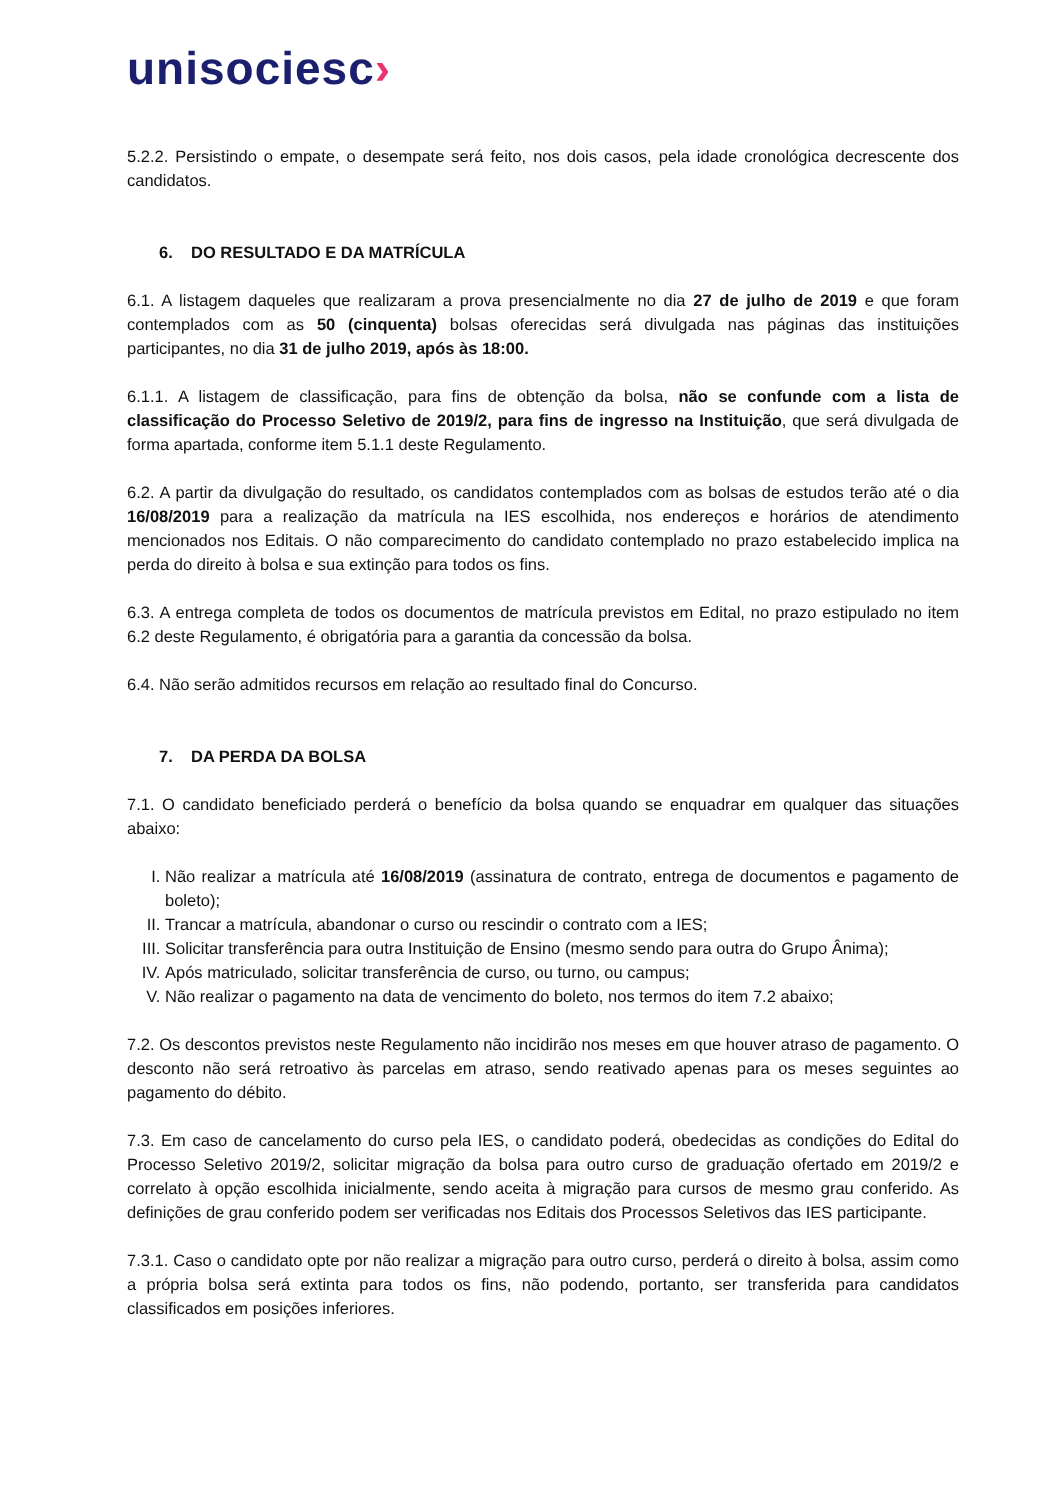unisociesc›
5.2.2. Persistindo o empate, o desempate será feito, nos dois casos, pela idade cronológica decrescente dos candidatos.
6. DO RESULTADO E DA MATRÍCULA
6.1. A listagem daqueles que realizaram a prova presencialmente no dia 27 de julho de 2019 e que foram contemplados com as 50 (cinquenta) bolsas oferecidas será divulgada nas páginas das instituições participantes, no dia 31 de julho 2019, após às 18:00.
6.1.1. A listagem de classificação, para fins de obtenção da bolsa, não se confunde com a lista de classificação do Processo Seletivo de 2019/2, para fins de ingresso na Instituição, que será divulgada de forma apartada, conforme item 5.1.1 deste Regulamento.
6.2. A partir da divulgação do resultado, os candidatos contemplados com as bolsas de estudos terão até o dia 16/08/2019 para a realização da matrícula na IES escolhida, nos endereços e horários de atendimento mencionados nos Editais. O não comparecimento do candidato contemplado no prazo estabelecido implica na perda do direito à bolsa e sua extinção para todos os fins.
6.3. A entrega completa de todos os documentos de matrícula previstos em Edital, no prazo estipulado no item 6.2 deste Regulamento, é obrigatória para a garantia da concessão da bolsa.
6.4. Não serão admitidos recursos em relação ao resultado final do Concurso.
7. DA PERDA DA BOLSA
7.1. O candidato beneficiado perderá o benefício da bolsa quando se enquadrar em qualquer das situações abaixo:
I. Não realizar a matrícula até 16/08/2019 (assinatura de contrato, entrega de documentos e pagamento de boleto);
II. Trancar a matrícula, abandonar o curso ou rescindir o contrato com a IES;
III. Solicitar transferência para outra Instituição de Ensino (mesmo sendo para outra do Grupo Ânima);
IV. Após matriculado, solicitar transferência de curso, ou turno, ou campus;
V. Não realizar o pagamento na data de vencimento do boleto, nos termos do item 7.2 abaixo;
7.2. Os descontos previstos neste Regulamento não incidirão nos meses em que houver atraso de pagamento. O desconto não será retroativo às parcelas em atraso, sendo reativado apenas para os meses seguintes ao pagamento do débito.
7.3. Em caso de cancelamento do curso pela IES, o candidato poderá, obedecidas as condições do Edital do Processo Seletivo 2019/2, solicitar migração da bolsa para outro curso de graduação ofertado em 2019/2 e correlato à opção escolhida inicialmente, sendo aceita à migração para cursos de mesmo grau conferido. As definições de grau conferido podem ser verificadas nos Editais dos Processos Seletivos das IES participante.
7.3.1. Caso o candidato opte por não realizar a migração para outro curso, perderá o direito à bolsa, assim como a própria bolsa será extinta para todos os fins, não podendo, portanto, ser transferida para candidatos classificados em posições inferiores.